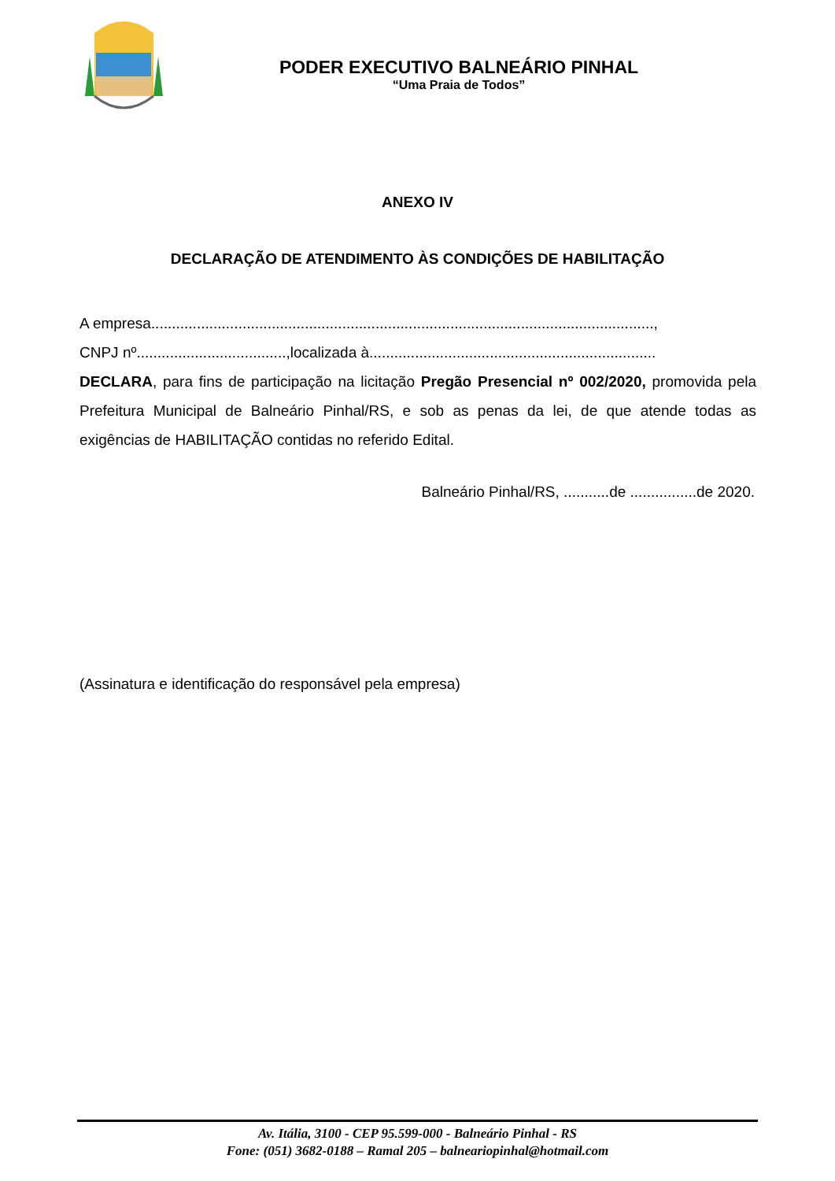PODER EXECUTIVO BALNEÁRIO PINHAL
“Uma Praia de Todos”
ANEXO IV
DECLARAÇÃO DE ATENDIMENTO ÀS CONDIÇÕES DE HABILITAÇÃO
A empresa.........................................................................................................................,
CNPJ nº....................................,localizada à.....................................................................
DECLARA, para fins de participação na licitação Pregão Presencial nº 002/2020, promovida pela Prefeitura Municipal de Balneário Pinhal/RS, e sob as penas da lei, de que atende todas as exigências de HABILITAÇÃO contidas no referido Edital.
Balneário Pinhal/RS, ...........de ................de 2020.
(Assinatura e identificação do responsável pela empresa)
Av. Itália, 3100 - CEP 95.599-000 - Balneário Pinhal - RS
Fone: (051) 3682-0188 – Ramal 205 – balneariopinhal@hotmail.com